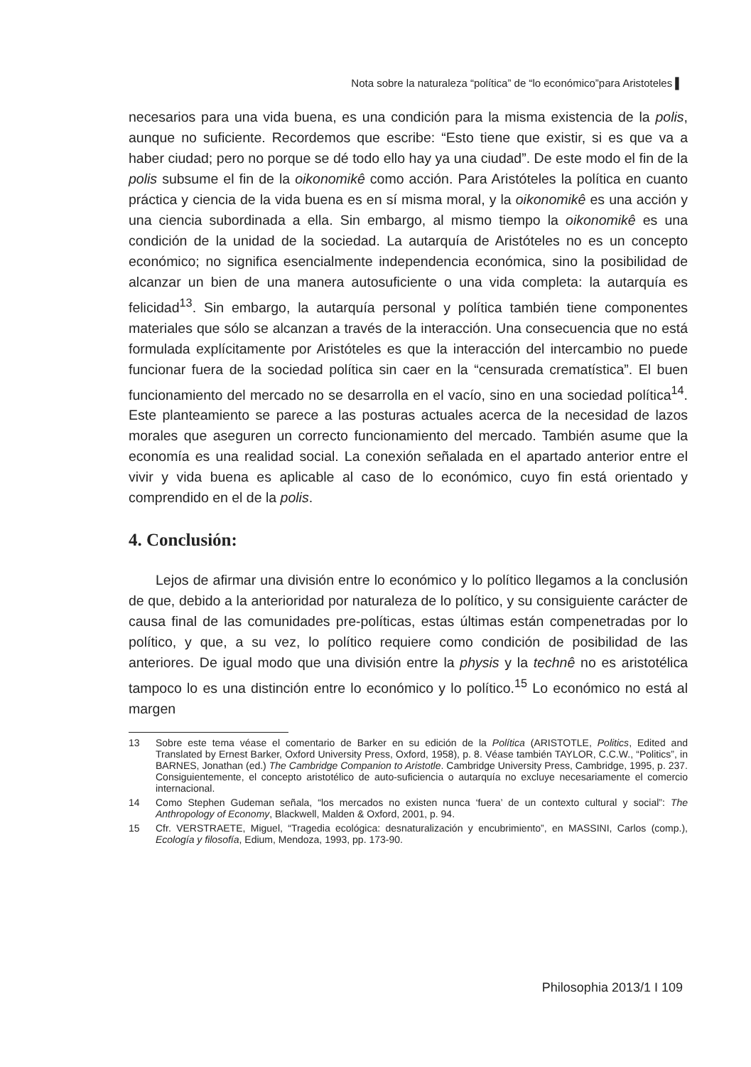Nota sobre la naturaleza “política” de “lo económico”para Aristoteles ▌
necesarios para una vida buena, es una condición para la misma existencia de la polis, aunque no suficiente. Recordemos que escribe: “Esto tiene que existir, si es que va a haber ciudad; pero no porque se dé todo ello hay ya una ciudad”. De este modo el fin de la polis subsume el fin de la oikonomikê como acción. Para Aristóteles la política en cuanto práctica y ciencia de la vida buena es en sí misma moral, y la oikonomikê es una acción y una ciencia subordinada a ella. Sin embargo, al mismo tiempo la oikonomikê es una condición de la unidad de la sociedad. La autarquía de Aristóteles no es un concepto económico; no significa esencialmente independencia económica, sino la posibilidad de alcanzar un bien de una manera autosuficiente o una vida completa: la autarquía es felicidad<sup>13</sup>. Sin embargo, la autarquía personal y política también tiene componentes materiales que sólo se alcanzan a través de la interacción. Una consecuencia que no está formulada explícitamente por Aristóteles es que la interacción del intercambio no puede funcionar fuera de la sociedad política sin caer en la “censurada crematística”. El buen funcionamiento del mercado no se desarrolla en el vacío, sino en una sociedad política<sup>14</sup>. Este planteamiento se parece a las posturas actuales acerca de la necesidad de lazos morales que aseguren un correcto funcionamiento del mercado. También asume que la economía es una realidad social. La conexión señalada en el apartado anterior entre el vivir y vida buena es aplicable al caso de lo económico, cuyo fin está orientado y comprendido en el de la polis.
4. Conclusión:
Lejos de afirmar una división entre lo económico y lo político llegamos a la conclusión de que, debido a la anterioridad por naturaleza de lo político, y su consiguiente carácter de causa final de las comunidades pre-políticas, estas últimas están compenetradas por lo político, y que, a su vez, lo político requiere como condición de posibilidad de las anteriores. De igual modo que una división entre la physis y la technê no es aristotélica tampoco lo es una distinción entre lo económico y lo político.<sup>15</sup> Lo económico no está al margen
13 Sobre este tema véase el comentario de Barker en su edición de la Política (ARISTOTLE, Politics, Edited and Translated by Ernest Barker, Oxford University Press, Oxford, 1958), p. 8. Véase también TAYLOR, C.C.W., “Politics”, in BARNES, Jonathan (ed.) The Cambridge Companion to Aristotle. Cambridge University Press, Cambridge, 1995, p. 237. Consiguientemente, el concepto aristotélico de auto-suficiencia o autarquía no excluye necesariamente el comercio internacional.
14 Como Stephen Gudeman señala, “los mercados no existen nunca ‘fuera’ de un contexto cultural y social”: The Anthropology of Economy, Blackwell, Malden & Oxford, 2001, p. 94.
15 Cfr. VERSTRAETE, Miguel, “Tragedia ecológica: desnaturalización y encubrimiento”, en MASSINI, Carlos (comp.), Ecología y filosofía, Edium, Mendoza, 1993, pp. 173-90.
Philosophia 2013/1 I 109